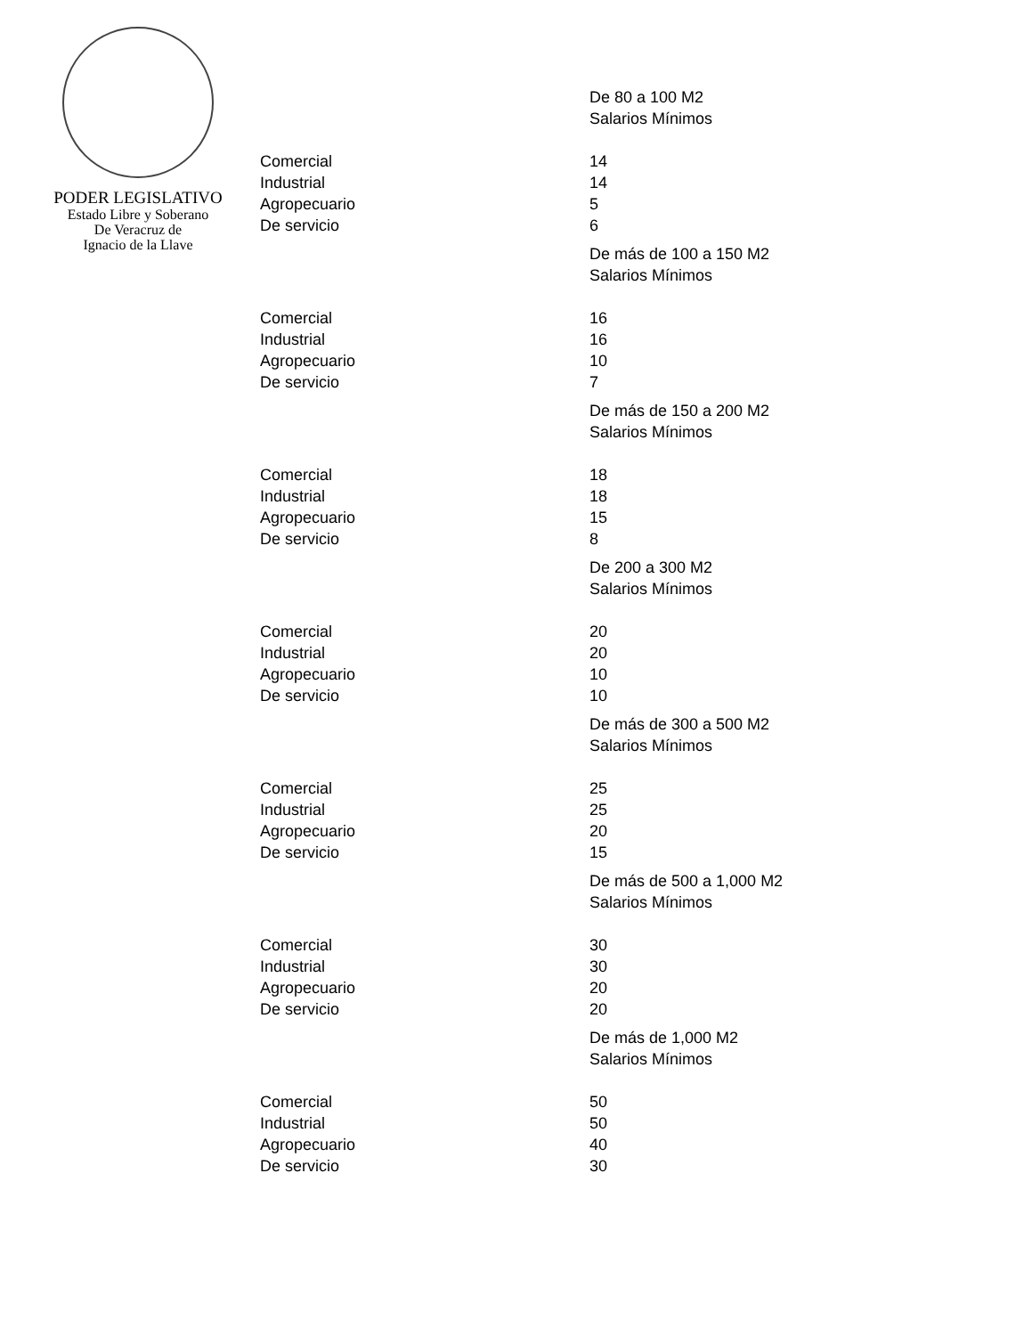PODER LEGISLATIVO
Estado Libre y Soberano
De Veracruz de
Ignacio de la Llave
| | De 80 a 100 M2 |
| | Salarios Mínimos |
| Comercial | 14 |
| Industrial | 14 |
| Agropecuario | 5 |
| De servicio | 6 |
| | De más de 100 a 150 M2 |
| | Salarios Mínimos |
| Comercial | 16 |
| Industrial | 16 |
| Agropecuario | 10 |
| De servicio | 7 |
| | De más de 150 a 200 M2 |
| | Salarios Mínimos |
| Comercial | 18 |
| Industrial | 18 |
| Agropecuario | 15 |
| De servicio | 8 |
| | De 200 a 300 M2 |
| | Salarios Mínimos |
| Comercial | 20 |
| Industrial | 20 |
| Agropecuario | 10 |
| De servicio | 10 |
| | De más de 300 a 500 M2 |
| | Salarios Mínimos |
| Comercial | 25 |
| Industrial | 25 |
| Agropecuario | 20 |
| De servicio | 15 |
| | De más de 500 a 1,000 M2 |
| | Salarios Mínimos |
| Comercial | 30 |
| Industrial | 30 |
| Agropecuario | 20 |
| De servicio | 20 |
| | De más de 1,000 M2 |
| | Salarios Mínimos |
| Comercial | 50 |
| Industrial | 50 |
| Agropecuario | 40 |
| De servicio | 30 |